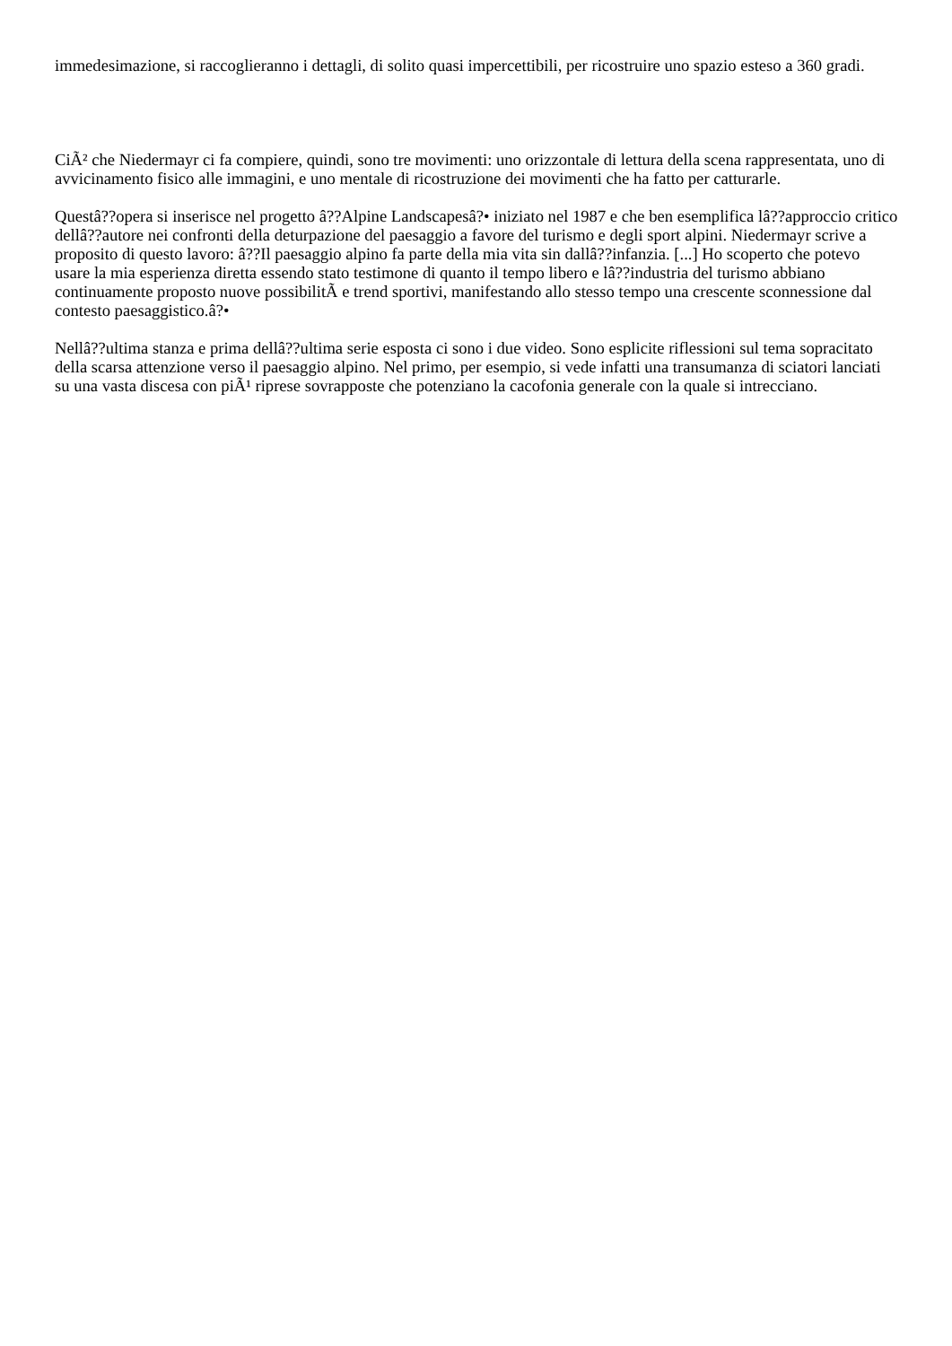immedesimazione, si raccoglieranno i dettagli, di solito quasi impercettibili, per ricostruire uno spazio esteso a 360 gradi.
CiÃ² che Niedermayr ci fa compiere, quindi, sono tre movimenti: uno orizzontale di lettura della scena rappresentata, uno di avvicinamento fisico alle immagini, e uno mentale di ricostruzione dei movimenti che ha fatto per catturarle.
Questâ??opera si inserisce nel progetto â??Alpine Landscapesâ?• iniziato nel 1987 e che ben esemplifica lâ??approccio critico dellâ??autore nei confronti della deturpazione del paesaggio a favore del turismo e degli sport alpini. Niedermayr scrive a proposito di questo lavoro: â??Il paesaggio alpino fa parte della mia vita sin dallâ??infanzia. [...] Ho scoperto che potevo usare la mia esperienza diretta essendo stato testimone di quanto il tempo libero e lâ??industria del turismo abbiano continuamente proposto nuove possibilitÃ e trend sportivi, manifestando allo stesso tempo una crescente sconnessione dal contesto paesaggistico.â?•
Nellâ??ultima stanza e prima dellâ??ultima serie esposta ci sono i due video. Sono esplicite riflessioni sul tema sopracitato della scarsa attenzione verso il paesaggio alpino. Nel primo, per esempio, si vede infatti una transumanza di sciatori lanciati su una vasta discesa con piÃ¹ riprese sovrapposte che potenziano la cacofonia generale con la quale si intrecciano.